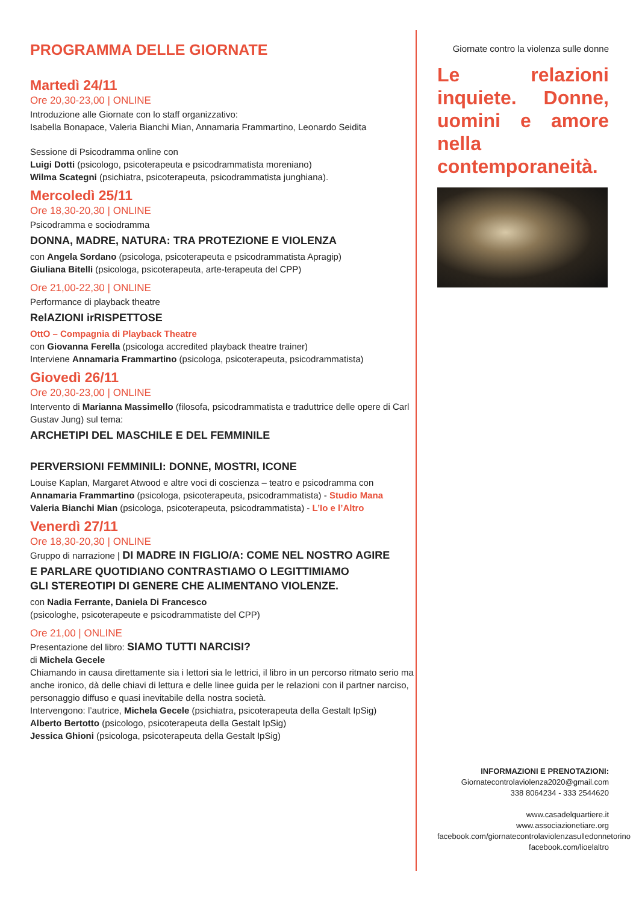PROGRAMMA DELLE GIORNATE
Martedì 24/11
Ore 20,30-23,00 | ONLINE
Introduzione alle Giornate con lo staff organizzativo:
Isabella Bonapace, Valeria Bianchi Mian, Annamaria Frammartino, Leonardo Seidita
Sessione di Psicodramma online con
Luigi Dotti (psicologo, psicoterapeuta e psicodrammatista moreniano)
Wilma Scategni (psichiatra, psicoterapeuta, psicodrammatista junghiana).
Mercoledì 25/11
Ore 18,30-20,30 | ONLINE
Psicodramma e sociodramma
DONNA, MADRE, NATURA: TRA PROTEZIONE E VIOLENZA
con Angela Sordano (psicologa, psicoterapeuta e psicodrammatista Apragip)
Giuliana Bitelli (psicologa, psicoterapeuta, arte-terapeuta del CPP)
Ore 21,00-22,30 | ONLINE
Performance di playback theatre
RelAZIONI irRISPETTOSE
OttO – Compagnia di Playback Theatre
con Giovanna Ferella (psicologa accredited playback theatre trainer)
Interviene Annamaria Frammartino (psicologa, psicoterapeuta, psicodrammatista)
Giovedì 26/11
Ore 20,30-23,00 | ONLINE
Intervento di Marianna Massimello (filosofa, psicodrammatista e traduttrice delle opere di Carl Gustav Jung) sul tema:
ARCHETIPI DEL MASCHILE E DEL FEMMINILE
PERVERSIONI FEMMINILI: DONNE, MOSTRI, ICONE
Louise Kaplan, Margaret Atwood e altre voci di coscienza – teatro e psicodramma con
Annamaria Frammartino (psicologa, psicoterapeuta, psicodrammatista) - Studio Mana
Valeria Bianchi Mian (psicologa, psicoterapeuta, psicodrammatista) - L’Io e l’Altro
Venerdì 27/11
Ore 18,30-20,30 | ONLINE
Gruppo di narrazione | DI MADRE IN FIGLIO/A: COME NEL NOSTRO AGIRE
E PARLARE QUOTIDIANO CONTRASTIAMO O LEGITTIMIAMO
GLI STEREOTIPI DI GENERE CHE ALIMENTANO VIOLENZE.
con Nadia Ferrante, Daniela Di Francesco
(psicologhe, psicoterapeute e psicodrammatiste del CPP)
Ore 21,00 | ONLINE
Presentazione del libro: SIAMO TUTTI NARCISI?
di Michela Gecele
Chiamando in causa direttamente sia i lettori sia le lettrici, il libro in un percorso ritmato serio ma anche ironico, dà delle chiavi di lettura e delle linee guida per le relazioni con il partner narciso, personaggio diffuso e quasi inevitabile della nostra società.
Intervengono: l’autrice, Michela Gecele (psichiatra, psicoterapeuta della Gestalt IpSig)
Alberto Bertotto (psicologo, psicoterapeuta della Gestalt IpSig)
Jessica Ghioni (psicologa, psicoterapeuta della Gestalt IpSig)
Giornate contro la violenza sulle donne
Le relazioni inquiete. Donne, uomini e amore nella contemporaneità.
INFORMAZIONI E PRENOTAZIONI:
Giornatecontrolaviolenza2020@gmail.com
338 8064234 - 333 2544620
www.casadelquartiere.it
www.associazionetiare.org
facebook.com/giornatecontrolaviolenzasulledonnetorino
facebook.com/lioelaltro